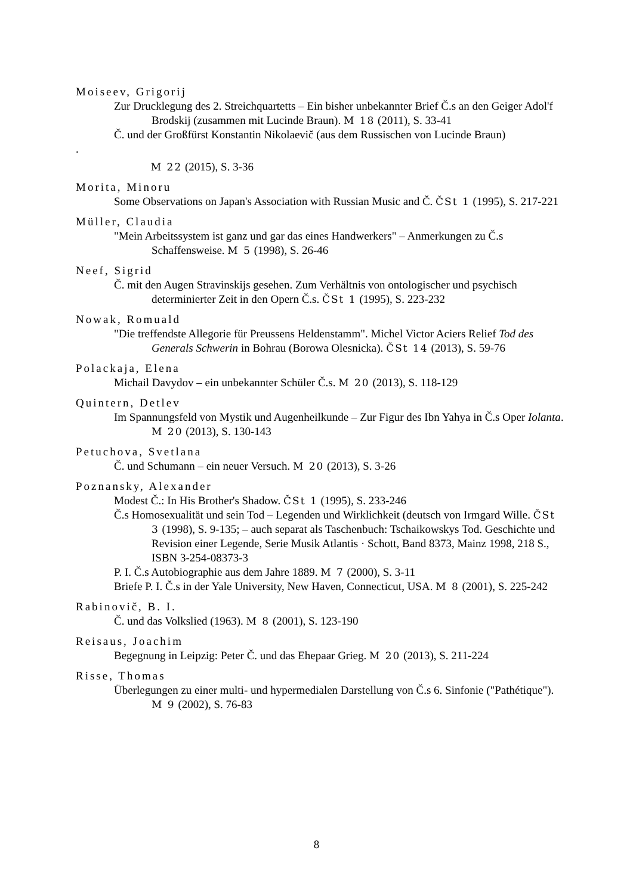Moiseev, Grigorij
Zur Drucklegung des 2. Streichquartetts – Ein bisher unbekannter Brief Č.s an den Geiger Adol'f Brodskij (zusammen mit Lucinde Braun). M 18 (2011), S. 33-41
Č. und der Großfürst Konstantin Nikolaevič (aus dem Russischen von Lucinde Braun)
.
M 22 (2015), S. 3-36
Morita, Minoru
Some Observations on Japan's Association with Russian Music and Č. ČSt 1 (1995), S. 217-221
Müller, Claudia
"Mein Arbeitssystem ist ganz und gar das eines Handwerkers" – Anmerkungen zu Č.s Schaffensweise. M 5 (1998), S. 26-46
Neef, Sigrid
Č. mit den Augen Stravinskijs gesehen. Zum Verhältnis von ontologischer und psychisch determinierter Zeit in den Opern Č.s. ČSt 1 (1995), S. 223-232
Nowak, Romuald
"Die treffendste Allegorie für Preussens Heldenstamm". Michel Victor Aciers Relief Tod des Generals Schwerin in Bohrau (Borowa Olesnicka). ČSt 14 (2013), S. 59-76
Polackaja, Elena
Michail Davydov – ein unbekannter Schüler Č.s. M 20 (2013), S. 118-129
Quintern, Detlev
Im Spannungsfeld von Mystik und Augenheilkunde – Zur Figur des Ibn Yahya in Č.s Oper Iolanta. M 20 (2013), S. 130-143
Petuchova, Svetlana
Č. und Schumann – ein neuer Versuch. M 20 (2013), S. 3-26
Poznansky, Alexander
Modest Č.: In His Brother's Shadow. ČSt 1 (1995), S. 233-246
Č.s Homosexualität und sein Tod – Legenden und Wirklichkeit (deutsch von Irmgard Wille. ČSt 3 (1998), S. 9-135; – auch separat als Taschenbuch: Tschaikowskys Tod. Geschichte und Revision einer Legende, Serie Musik Atlantis · Schott, Band 8373, Mainz 1998, 218 S., ISBN 3-254-08373-3
P. I. Č.s Autobiographie aus dem Jahre 1889. M 7 (2000), S. 3-11
Briefe P. I. Č.s in der Yale University, New Haven, Connecticut, USA. M 8 (2001), S. 225-242
Rabinovič, B. I.
Č. und das Volkslied (1963). M 8 (2001), S. 123-190
Reisaus, Joachim
Begegnung in Leipzig: Peter Č. und das Ehepaar Grieg. M 20 (2013), S. 211-224
Risse, Thomas
Überlegungen zu einer multi- und hypermedialen Darstellung von Č.s 6. Sinfonie ("Pathétique"). M 9 (2002), S. 76-83
8